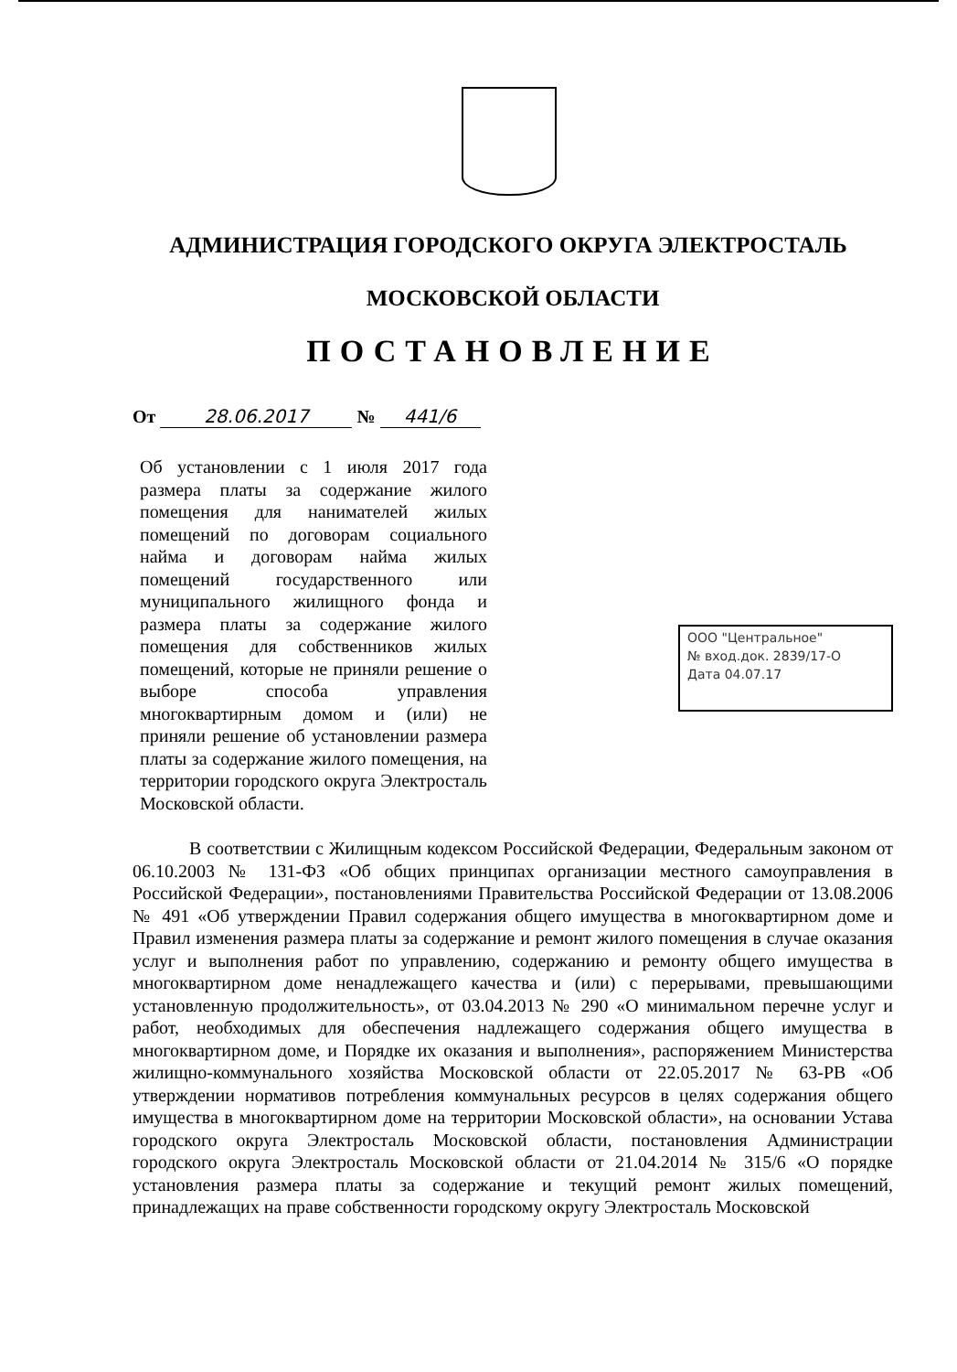АДМИНИСТРАЦИЯ ГОРОДСКОГО ОКРУГА ЭЛЕКТРОСТАЛЬ
МОСКОВСКОЙ ОБЛАСТИ
ПОСТАНОВЛЕНИЕ
От 28.06.2017 № 441/6
Об установлении с 1 июля 2017 года размера платы за содержание жилого помещения для нанимателей жилых помещений по договорам социального найма и договорам найма жилых помещений государственного или муниципального жилищного фонда и размера платы за содержание жилого помещения для собственников жилых помещений, которые не приняли решение о выборе способа управления многоквартирным домом и (или) не приняли решение об установлении размера платы за содержание жилого помещения, на территории городского округа Электросталь Московской области.
ООО "Центральное"
№ вход.док. 2839/17-О
Дата 04.07.17
В соответствии с Жилищным кодексом Российской Федерации, Федеральным законом от 06.10.2003 № 131-ФЗ «Об общих принципах организации местного самоуправления в Российской Федерации», постановлениями Правительства Российской Федерации от 13.08.2006 № 491 «Об утверждении Правил содержания общего имущества в многоквартирном доме и Правил изменения размера платы за содержание и ремонт жилого помещения в случае оказания услуг и выполнения работ по управлению, содержанию и ремонту общего имущества в многоквартирном доме ненадлежащего качества и (или) с перерывами, превышающими установленную продолжительность», от 03.04.2013 № 290 «О минимальном перечне услуг и работ, необходимых для обеспечения надлежащего содержания общего имущества в многоквартирном доме, и Порядке их оказания и выполнения», распоряжением Министерства жилищно-коммунального хозяйства Московской области от 22.05.2017 № 63-РВ «Об утверждении нормативов потребления коммунальных ресурсов в целях содержания общего имущества в многоквартирном доме на территории Московской области», на основании Устава городского округа Электросталь Московской области, постановления Администрации городского округа Электросталь Московской области от 21.04.2014 № 315/6 «О порядке установления размера платы за содержание и текущий ремонт жилых помещений, принадлежащих на праве собственности городскому округу Электросталь Московской